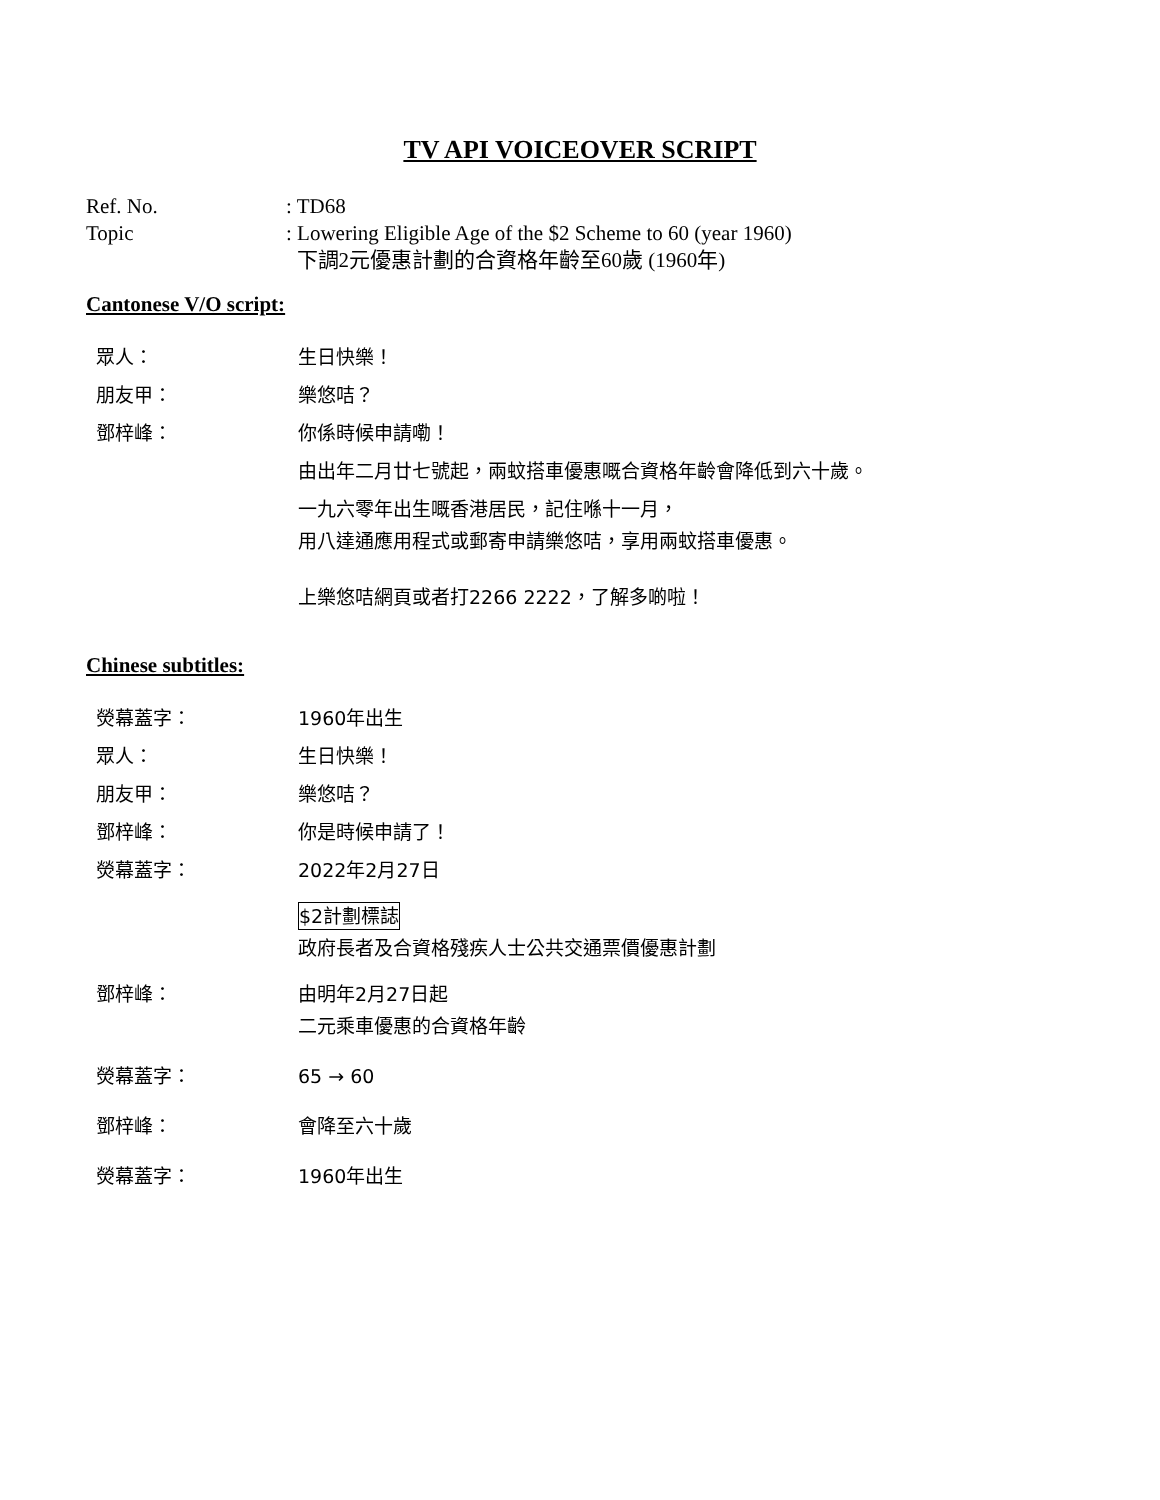TV API VOICEOVER SCRIPT
Ref. No.
: TD68
Topic
: Lowering Eligible Age of the $2 Scheme to 60 (year 1960)
下調2元優惠計劃的合資格年齡至60歲 (1960年)
Cantonese V/O script:
眾人：
生日快樂！
朋友甲：
樂悠咭？
鄧梓峰：
你係時候申請嘞！
由出年二月廿七號起，兩蚊搭車優惠嘅合資格年齡會降低到六十歲。
一九六零年出生嘅香港居民，記住喺十一月，
用八達通應用程式或郵寄申請樂悠咭，享用兩蚊搭車優惠。
上樂悠咭網頁或者打2266 2222，了解多啲啦！
Chinese subtitles:
熒幕蓋字：
1960年出生
眾人：
生日快樂！
朋友甲：
樂悠咭？
鄧梓峰：
你是時候申請了！
熒幕蓋字：
2022年2月27日
$2計劃標誌
政府長者及合資格殘疾人士公共交通票價優惠計劃
鄧梓峰：
由明年2月27日起
二元乘車優惠的合資格年齡
熒幕蓋字：
65 → 60
鄧梓峰：
會降至六十歲
熒幕蓋字：
1960年出生